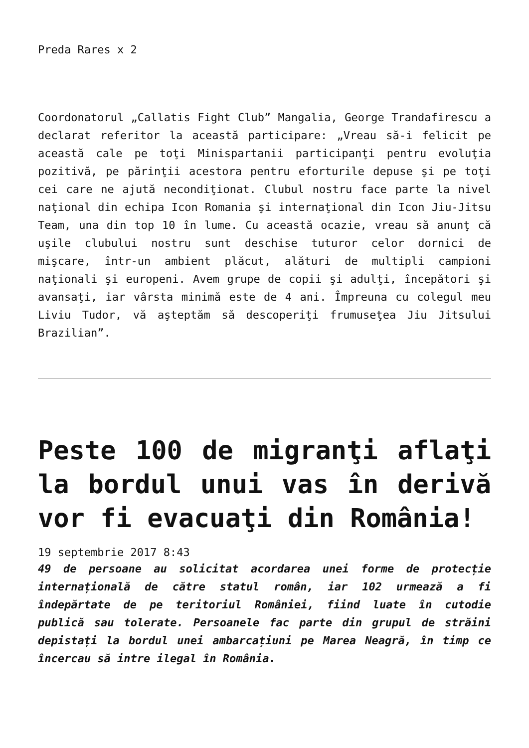Preda Rares x 2
Coordonatorul „Callatis Fight Club” Mangalia, George Trandafirescu a declarat referitor la această participare: „Vreau să-i felicit pe această cale pe toţi Minispartanii participanţi pentru evoluţia pozitivă, pe părinţii acestora pentru eforturile depuse şi pe toţi cei care ne ajută necondiţionat. Clubul nostru face parte la nivel naţional din echipa Icon Romania şi internaţional din Icon Jiu-Jitsu Team, una din top 10 în lume. Cu această ocazie, vreau să anunţ că uşile clubului nostru sunt deschise tuturor celor dornici de mişcare, într-un ambient plăcut, alături de multipli campioni naţionali şi europeni. Avem grupe de copii şi adulţi, începători şi avansaţi, iar vârsta minimă este de 4 ani. Împreuna cu colegul meu Liviu Tudor, vă aşteptăm să descoperiţi frumuseţea Jiu Jitsului Brazilian”.
Peste 100 de migranţi aflaţi la bordul unui vas în derivă vor fi evacuaţi din România!
19 septembrie 2017 8:43
49 de persoane au solicitat acordarea unei forme de protecție internațională de către statul român, iar 102 urmează a fi îndepărtate de pe teritoriul României, fiind luate în cutodie publică sau tolerate. Persoanele fac parte din grupul de străini depistați la bordul unei ambarcațiuni pe Marea Neagră, în timp ce încercau să intre ilegal în România.